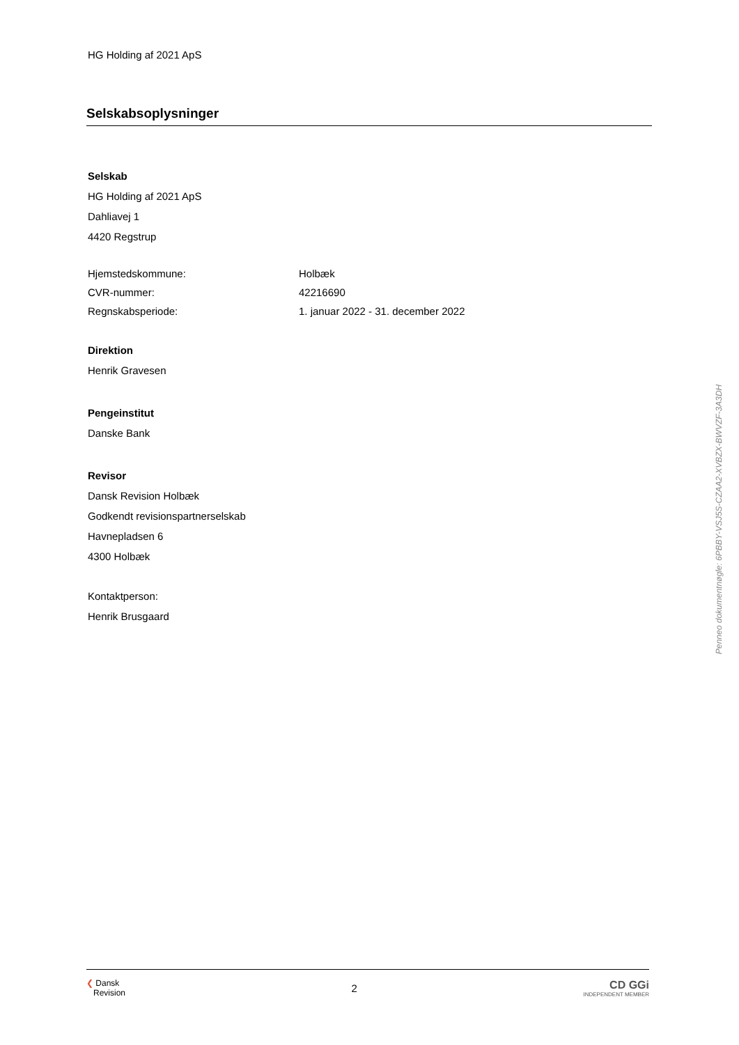HG Holding af 2021 ApS
Selskabsoplysninger
Selskab
HG Holding af 2021 ApS
Dahliavej 1
4420 Regstrup
Hjemstedskommune: Holbæk
CVR-nummer: 42216690
Regnskabsperiode: 1. januar 2022 - 31. december 2022
Direktion
Henrik Gravesen
Pengeinstitut
Danske Bank
Revisor
Dansk Revision Holbæk
Godkendt revisionspartnerselskab
Havnepladsen 6
4300 Holbæk
Kontaktperson:
Henrik Brusgaard
Penneo dokumentnøgle: 6PBBY-VSJ5S-CZAA2-XVBZX-BWVZF-3A3DH
❮ Dansk
Revision
2
CD GGi
INDEPENDENT MEMBER